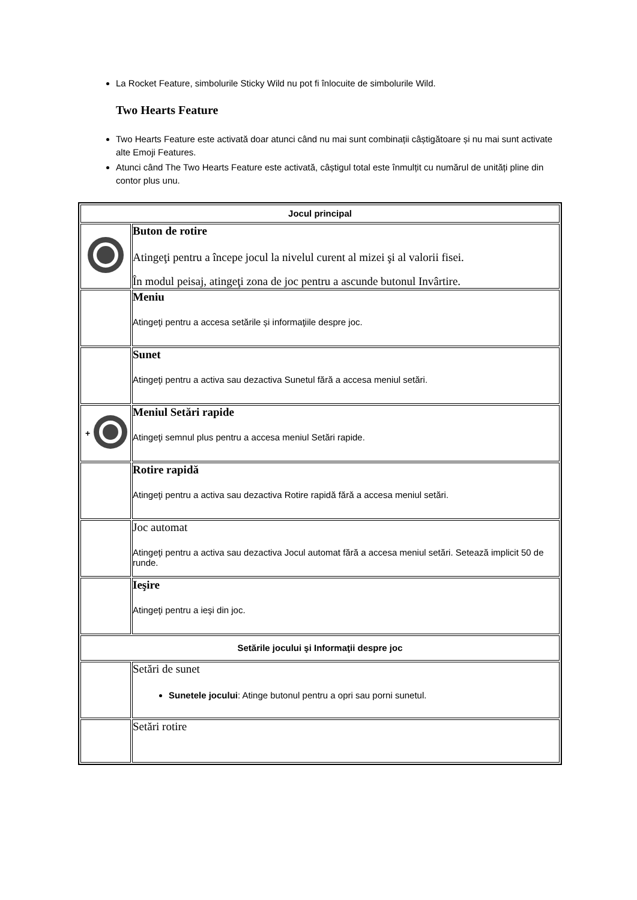La Rocket Feature, simbolurile Sticky Wild nu pot fi înlocuite de simbolurile Wild.
Two Hearts Feature
Two Hearts Feature este activată doar atunci când nu mai sunt combinații câștigătoare și nu mai sunt activate alte Emoji Features.
Atunci când The Two Hearts Feature este activată, câștigul total este înmulțit cu numărul de unități pline din contor plus unu.
| Jocul principal | |
| | Buton de rotire Atingeţi pentru a începe jocul la nivelul curent al mizei şi al valorii fisei. În modul peisaj, atingeţi zona de joc pentru a ascunde butonul Invârtire. |
| | Meniu Atingeţi pentru a accesa setările și informaţiile despre joc. |
| | Sunet Atingeţi pentru a activa sau dezactiva Sunetul fără a accesa meniul setări. |
| + | Meniul Setări rapide Atingeţi semnul plus pentru a accesa meniul Setări rapide. |
| | Rotire rapidă Atingeţi pentru a activa sau dezactiva Rotire rapidă fără a accesa meniul setări. |
| | Joc automat Atingeţi pentru a activa sau dezactiva Jocul automat fără a accesa meniul setări. Setează implicit 50 de runde. |
| | Ieşire Atingeţi pentru a ieşi din joc. |
| Setările jocului şi Informaţii despre joc | |
| | Setări de sunet Sunetele jocului : Atinge butonul pentru a opri sau porni sunetul. |
| | Setări rotire |